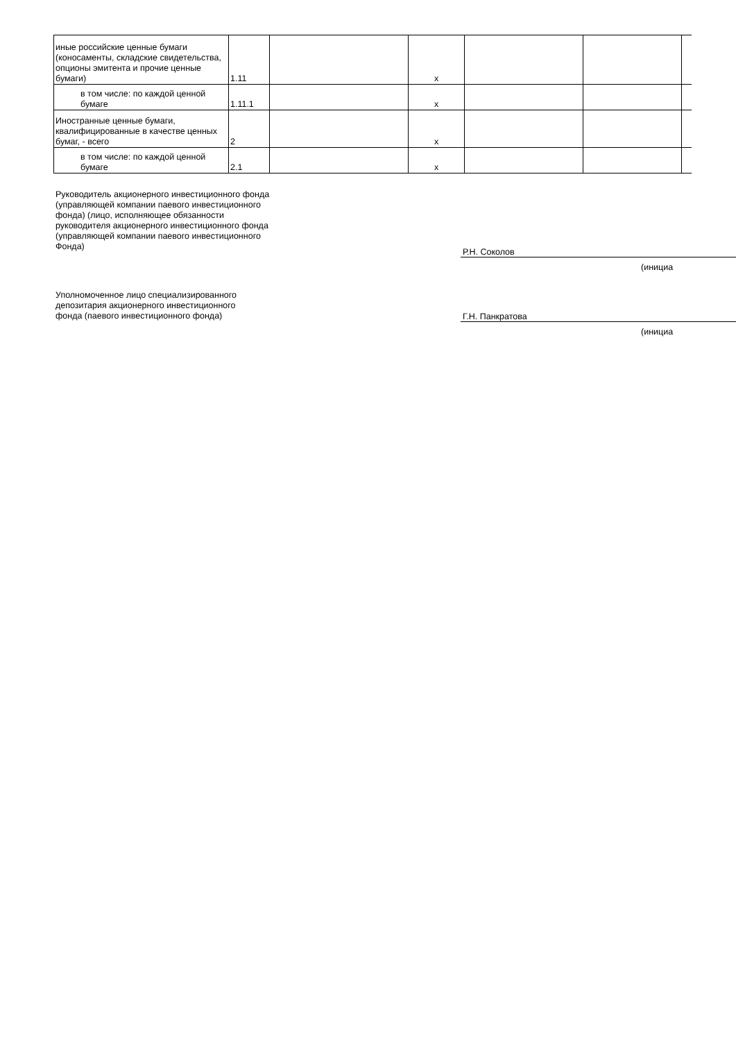| иные российские ценные бумаги (коносаменты, складские свидетельства, опционы эмитента и прочие ценные бумаги) | 1.11 | | x | | | |
| в том числе: по каждой ценной бумаге | 1.11.1 | | x | | | |
| Иностранные ценные бумаги, квалифицированные в качестве ценных бумаг, - всего | 2 | | x | | | |
| в том числе: по каждой ценной бумаге | 2.1 | | x | | | |
Руководитель акционерного инвестиционного фонда
(управляющей компании паевого инвестиционного
фонда) (лицо, исполняющее обязанности
руководителя акционерного инвестиционного фонда
(управляющей компании паевого инвестиционного
Фонда)
Р.Н. Соколов
(инициа
Уполномоченное лицо специализированного
депозитария акционерного инвестиционного
фонда (паевого инвестиционного фонда)
Г.Н. Панкратова
(инициа